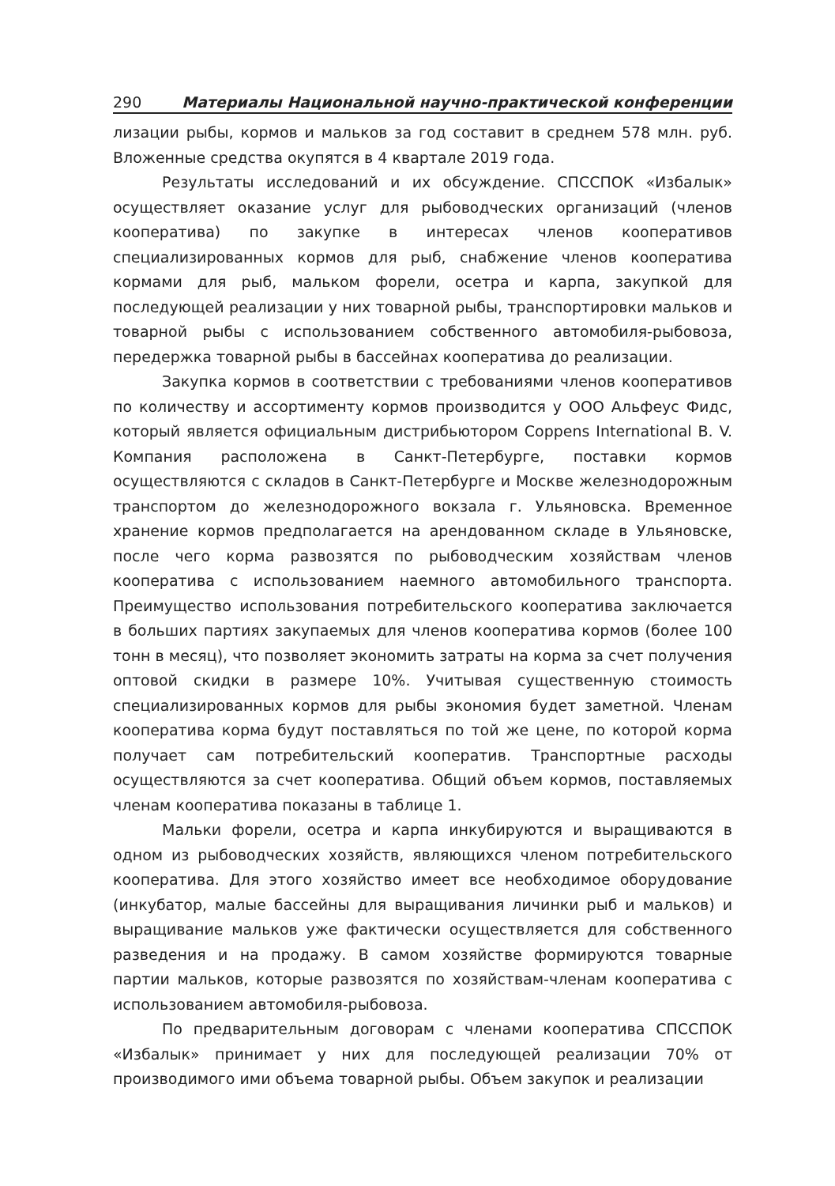290 Материалы Национальной научно-практической конференции
лизации рыбы, кормов и мальков за год составит в среднем 578 млн. руб. Вложенные средства окупятся в 4 квартале 2019 года.
Результаты исследований и их обсуждение. СПССПОК «Избалык» осуществляет оказание услуг для рыбоводческих организаций (членов кооператива) по закупке в интересах членов кооперативов специализированных кормов для рыб, снабжение членов кооператива кормами для рыб, мальком форели, осетра и карпа, закупкой для последующей реализации у них товарной рыбы, транспортировки мальков и товарной рыбы с использованием собственного автомобиля-рыбовоза, передержка товарной рыбы в бассейнах кооператива до реализации.
Закупка кормов в соответствии с требованиями членов кооперативов по количеству и ассортименту кормов производится у ООО Альфеус Фидс, который является официальным дистрибьютором Coppens International B. V. Компания расположена в Санкт-Петербурге, поставки кормов осуществляются с складов в Санкт-Петербурге и Москве железнодорожным транспортом до железнодорожного вокзала г. Ульяновска. Временное хранение кормов предполагается на арендованном складе в Ульяновске, после чего корма развозятся по рыбоводческим хозяйствам членов кооператива с использованием наемного автомобильного транспорта. Преимущество использования потребительского кооператива заключается в больших партиях закупаемых для членов кооператива кормов (более 100 тонн в месяц), что позволяет экономить затраты на корма за счет получения оптовой скидки в размере 10%. Учитывая существенную стоимость специализированных кормов для рыбы экономия будет заметной. Членам кооператива корма будут поставляться по той же цене, по которой корма получает сам потребительский кооператив. Транспортные расходы осуществляются за счет кооператива. Общий объем кормов, поставляемых членам кооператива показаны в таблице 1.
Мальки форели, осетра и карпа инкубируются и выращиваются в одном из рыбоводческих хозяйств, являющихся членом потребительского кооператива. Для этого хозяйство имеет все необходимое оборудование (инкубатор, малые бассейны для выращивания личинки рыб и мальков) и выращивание мальков уже фактически осуществляется для собственного разведения и на продажу. В самом хозяйстве формируются товарные партии мальков, которые развозятся по хозяйствам-членам кооператива с использованием автомобиля-рыбовоза.
По предварительным договорам с членами кооператива СПССПОК «Избалык» принимает у них для последующей реализации 70% от производимого ими объема товарной рыбы. Объем закупок и реализации